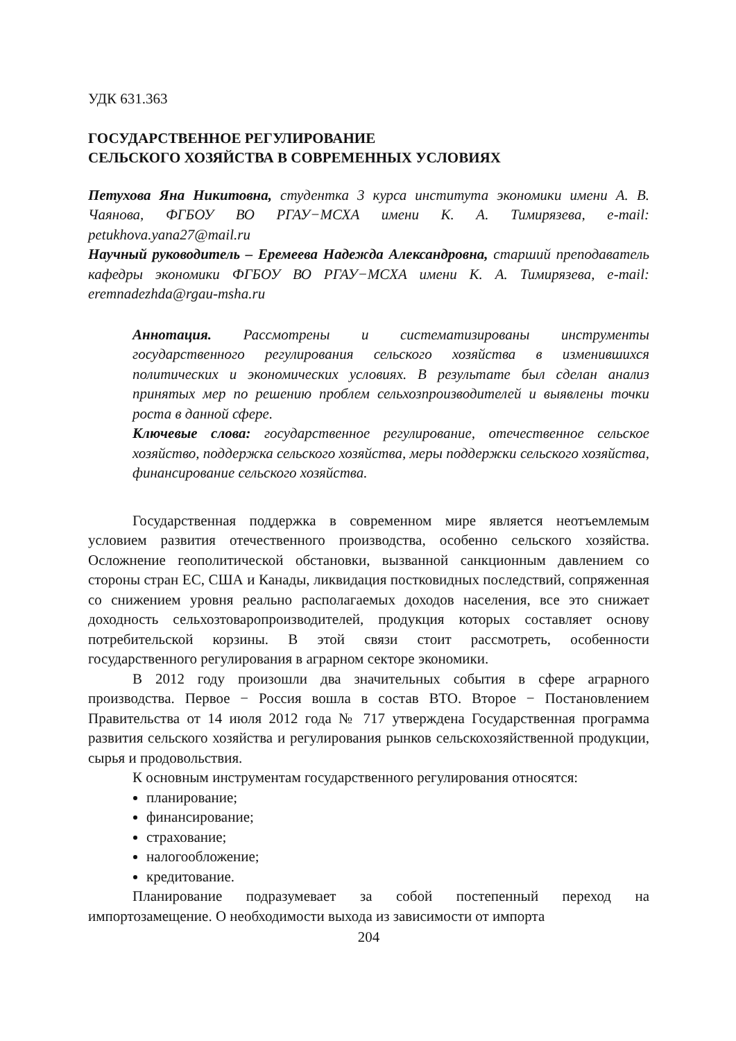УДК 631.363
ГОСУДАРСТВЕННОЕ РЕГУЛИРОВАНИЕ
СЕЛЬСКОГО ХОЗЯЙСТВА В СОВРЕМЕННЫХ УСЛОВИЯХ
Петухова Яна Никитовна, студентка 3 курса института экономики имени А. В. Чаянова, ФГБОУ ВО РГАУ−МСХА имени К. А. Тимирязева, e-mail: petukhova.yana27@mail.ru
Научный руководитель – Еремеева Надежда Александровна, старший преподаватель кафедры экономики ФГБОУ ВО РГАУ−МСХА имени К. А. Тимирязева, e-mail: eremnadezhda@rgau-msha.ru
Аннотация. Рассмотрены и систематизированы инструменты государственного регулирования сельского хозяйства в изменившихся политических и экономических условиях. В результате был сделан анализ принятых мер по решению проблем сельхозпроизводителей и выявлены точки роста в данной сфере.
Ключевые слова: государственное регулирование, отечественное сельское хозяйство, поддержка сельского хозяйства, меры поддержки сельского хозяйства, финансирование сельского хозяйства.
Государственная поддержка в современном мире является неотъемлемым условием развития отечественного производства, особенно сельского хозяйства. Осложнение геополитической обстановки, вызванной санкционным давлением со стороны стран ЕС, США и Канады, ликвидация постковидных последствий, сопряженная со снижением уровня реально располагаемых доходов населения, все это снижает доходность сельхозтоваропроизводителей, продукция которых составляет основу потребительской корзины. В этой связи стоит рассмотреть, особенности государственного регулирования в аграрном секторе экономики.
В 2012 году произошли два значительных события в сфере аграрного производства. Первое − Россия вошла в состав ВТО. Второе − Постановлением Правительства от 14 июля 2012 года № 717 утверждена Государственная программа развития сельского хозяйства и регулирования рынков сельскохозяйственной продукции, сырья и продовольствия.
К основным инструментам государственного регулирования относятся:
планирование;
финансирование;
страхование;
налогообложение;
кредитование.
Планирование подразумевает за собой постепенный переход на импортозамещение. О необходимости выхода из зависимости от импорта
204